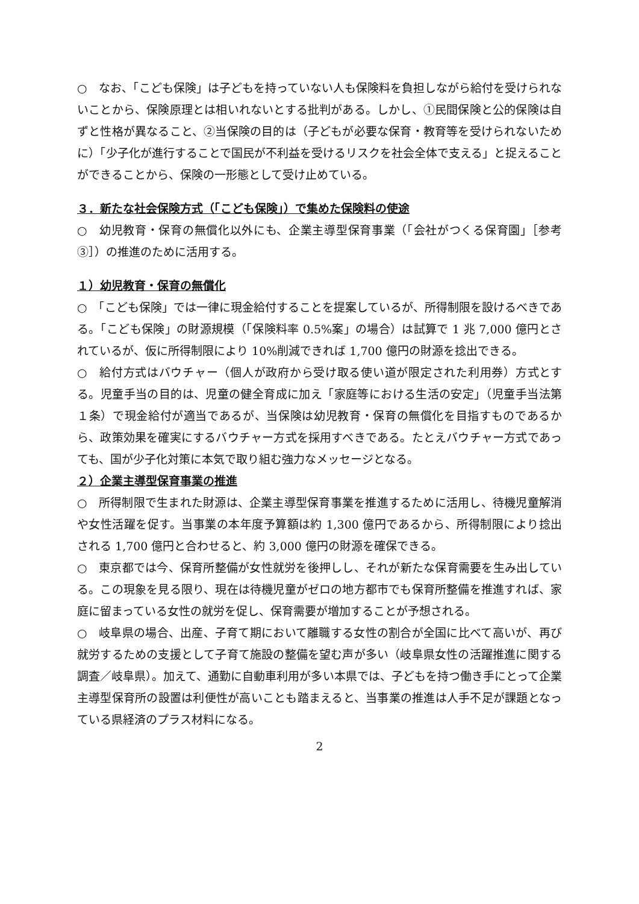○　なお、「こども保険」は子どもを持っていない人も保険料を負担しながら給付を受けられないことから、保険原理とは相いれないとする批判がある。しかし、①民間保険と公的保険は自ずと性格が異なること、②当保険の目的は（子どもが必要な保育・教育等を受けられないために）「少子化が進行することで国民が不利益を受けるリスクを社会全体で支える」と捉えることができることから、保険の一形態として受け止めている。
３．新たな社会保険方式（「こども保険」）で集めた保険料の使途
○　幼児教育・保育の無償化以外にも、企業主導型保育事業（「会社がつくる保育園」［参考③］）の推進のために活用する。
１）幼児教育・保育の無償化
○　「こども保険」では一律に現金給付することを提案しているが、所得制限を設けるべきである。「こども保険」の財源規模（「保険料率 0.5%案」の場合）は試算で 1 兆 7,000 億円とされているが、仮に所得制限により 10%削減できれば 1,700 億円の財源を捻出できる。
○　給付方式はバウチャー（個人が政府から受け取る使い道が限定された利用券）方式とする。児童手当の目的は、児童の健全育成に加え「家庭等における生活の安定」（児童手当法第１条）で現金給付が適当であるが、当保険は幼児教育・保育の無償化を目指すものであるから、政策効果を確実にするバウチャー方式を採用すべきである。たとえバウチャー方式であっても、国が少子化対策に本気で取り組む強力なメッセージとなる。
２）企業主導型保育事業の推進
○　所得制限で生まれた財源は、企業主導型保育事業を推進するために活用し、待機児童解消や女性活躍を促す。当事業の本年度予算額は約 1,300 億円であるから、所得制限により捻出される 1,700 億円と合わせると、約 3,000 億円の財源を確保できる。
○　東京都では今、保育所整備が女性就労を後押しし、それが新たな保育需要を生み出している。この現象を見る限り、現在は待機児童がゼロの地方都市でも保育所整備を推進すれば、家庭に留まっている女性の就労を促し、保育需要が増加することが予想される。
○　岐阜県の場合、出産、子育て期において離職する女性の割合が全国に比べて高いが、再び就労するための支援として子育て施設の整備を望む声が多い（岐阜県女性の活躍推進に関する調査／岐阜県）。加えて、通勤に自動車利用が多い本県では、子どもを持つ働き手にとって企業主導型保育所の設置は利便性が高いことも踏まえると、当事業の推進は人手不足が課題となっている県経済のプラス材料になる。
2